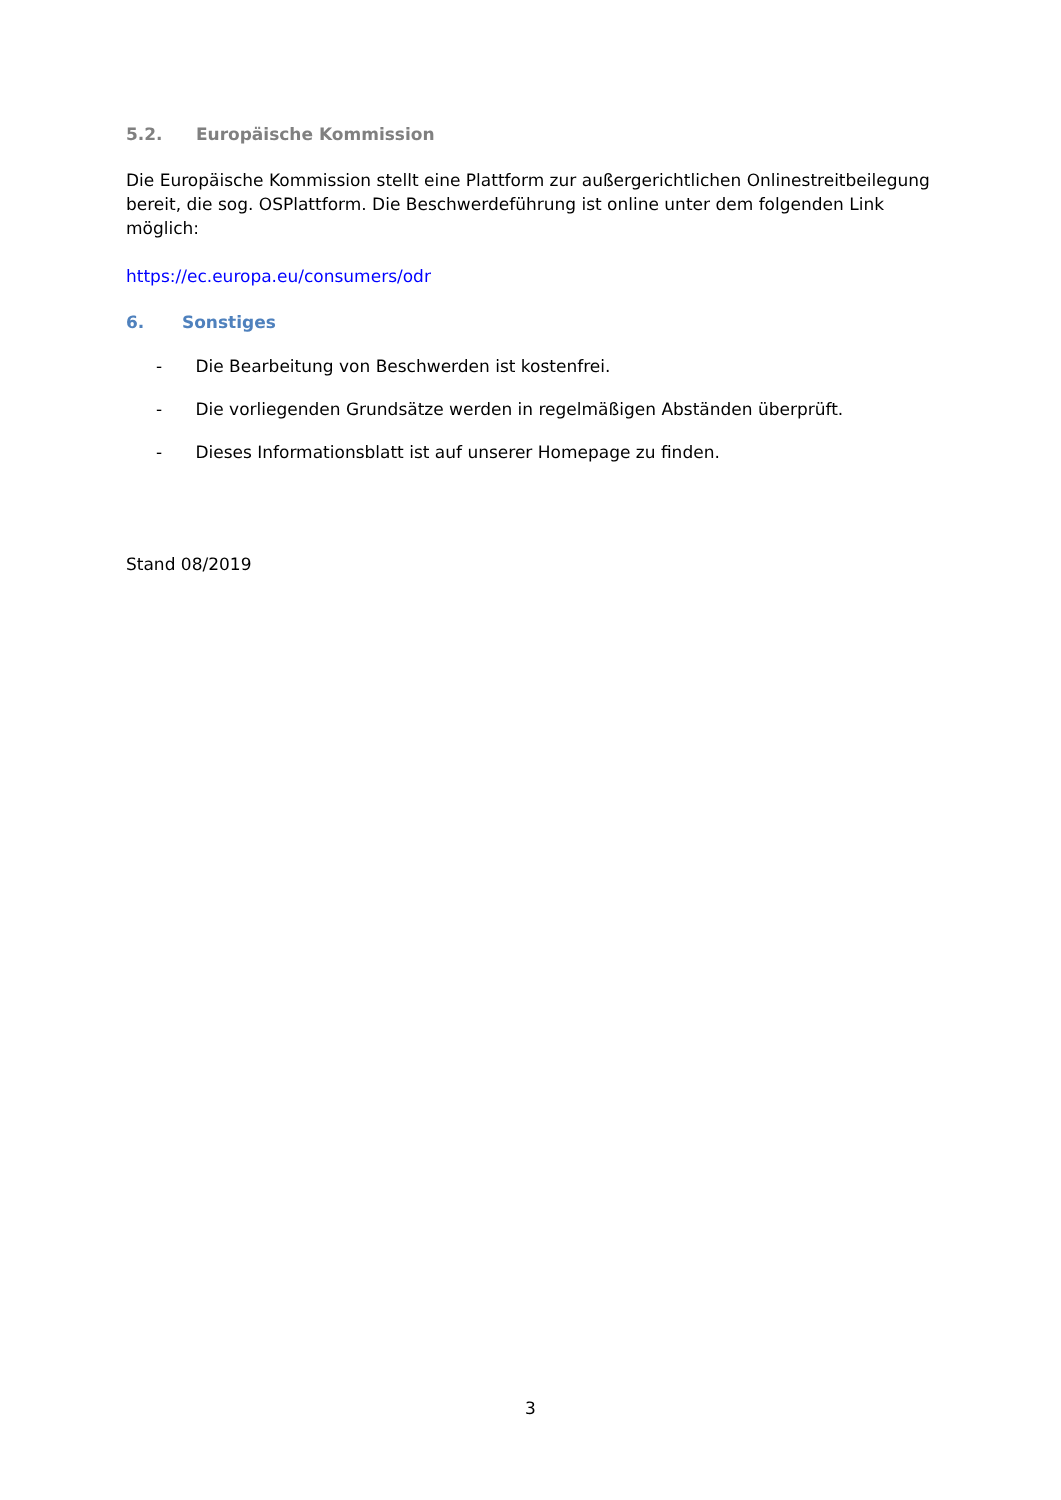5.2. Europäische Kommission
Die Europäische Kommission stellt eine Plattform zur außergerichtlichen Onlinestreitbeilegung bereit, die sog. OSPlattform. Die Beschwerdeführung ist online unter dem folgenden Link möglich:
https://ec.europa.eu/consumers/odr
6. Sonstiges
- Die Bearbeitung von Beschwerden ist kostenfrei.
- Die vorliegenden Grundsätze werden in regelmäßigen Abständen überprüft.
- Dieses Informationsblatt ist auf unserer Homepage zu finden.
Stand 08/2019
3